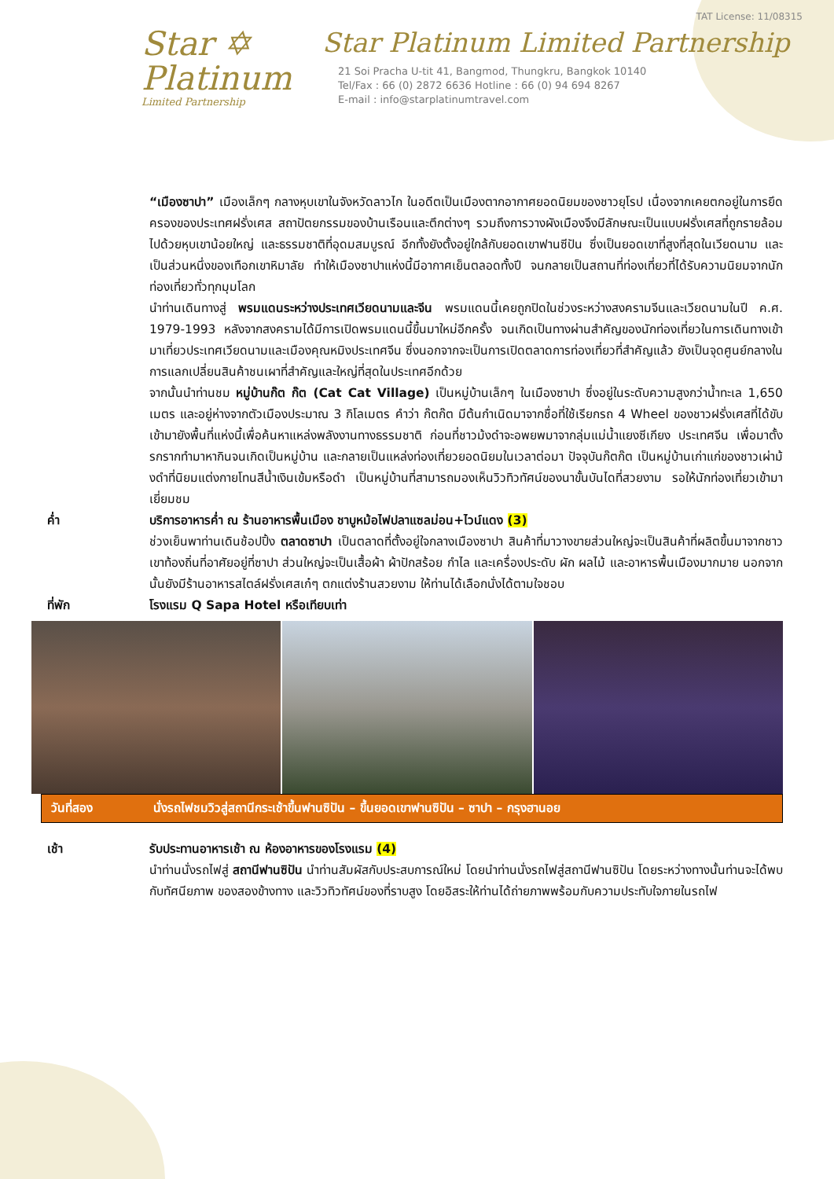Star ✡
Platinum
Limited Partnership
TAT License: 11/08315
Star Platinum Limited Partnership
21 Soi Pracha U-tit 41, Bangmod, Thungkru, Bangkok 10140
Tel/Fax : 66 (0) 2872 6636 Hotline : 66 (0) 94 694 8267
E-mail : info@starplatinumtravel.com
“เมืองซาปา” เมืองเล็กๆ กลางหุบเขาในจังหวัดลาวไก ในอดีตเป็นเมืองตากอากาศยอดนิยมของชาวยุโรป เนื่องจากเคยตกอยู่ในการยึดครองของประเทศฝรั่งเศส สถาปัตยกรรมของบ้านเรือนและตึกต่างๆ รวมถึงการวางผังเมืองจึงมีลักษณะเป็นแบบฝรั่งเศสที่ถูกรายล้อมไปด้วยหุบเขาน้อยใหญ่ และธรรมชาติที่อุดมสมบูรณ์ อีกทั้งยังตั้งอยู่ใกล้กับยอดเขาฟานซีปัน ซึ่งเป็นยอดเขาที่สูงที่สุดในเวียดนาม และเป็นส่วนหนึ่งของเทือกเขาหิมาลัย ทำให้เมืองซาปาแห่งนี้มีอากาศเย็นตลอดทั้งปี จนกลายเป็นสถานที่ท่องเที่ยวที่ได้รับความนิยมจากนักท่องเที่ยวทั่วทุกมุมโลก
นำท่านเดินทางสู่ พรมแดนระหว่างประเทศเวียดนามและจีน พรมแดนนี้เคยถูกปิดในช่วงระหว่างสงครามจีนและเวียดนามในปี ค.ศ. 1979-1993 หลังจากสงครามได้มีการเปิดพรมแดนนี้ขึ้นมาใหม่อีกครั้ง จนเกิดเป็นทางผ่านสำคัญของนักท่องเที่ยวในการเดินทางเข้ามาเที่ยวประเทศเวียดนามและเมืองคุณหมิงประเทศจีน ซึ่งนอกจากจะเป็นการเปิดตลาดการท่องเที่ยวที่สำคัญแล้ว ยังเป็นจุดศูนย์กลางในการแลกเปลี่ยนสินค้าชนเผาที่สำคัญและใหญ่ที่สุดในประเทศอีกด้วย
จากนั้นนำท่านชม หมู่บ้านก๊ต ก๊ต (Cat Cat Village) เป็นหมู่บ้านเล็กๆ ในเมืองซาปา ซึ่งอยู่ในระดับความสูงกว่าน้ำทะเล 1,650 เมตร และอยู่ห่างจากตัวเมืองประมาณ 3 กิโลเมตร คำว่า ก๊ตก๊ต มีต้นกำเนิดมาจากชื่อที่ใช้เรียกรถ 4 Wheel ของชาวฝรั่งเศสที่ได้ขับเข้ามายังพื้นที่แห่งนี้เพื่อค้นหาแหล่งพลังงานทางธรรมชาติ ก่อนที่ชาวม้งดำจะอพยพมาจากลุ่มแม่น้ำแยงซีเกียง ประเทศจีน เพื่อมาตั้งรกรากทำมาหากินจนเกิดเป็นหมู่บ้าน และกลายเป็นแหล่งท่องเที่ยวยอดนิยมในเวลาต่อมา ปัจจุบันก๊ตก๊ต เป็นหมู่บ้านเก่าแก่ของชาวเผ่าม้งดำที่นิยมแต่งกายโทนสีน้ำเงินเข้มหรือดำ เป็นหมู่บ้านที่สามารถมองเห็นวิวทิวทัศน์ของนาขั้นบันไดที่สวยงาม รอให้นักท่องเที่ยวเข้ามาเยี่ยมชม
ค่ำ บริการอาหารค่ำ ณ ร้านอาหารพื้นเมือง ชาบูหม้อไฟปลาแซลม่อน+ไวน์แดง (3)
ช่วงเย็นพาท่านเดินช้อปปิ้ง ตลาดซาปา เป็นตลาดที่ตั้งอยู่ใจกลางเมืองซาปา สินค้าที่มาวางขายส่วนใหญ่จะเป็นสินค้าที่ผลิตขึ้นมาจากชาวเขาท้องถิ่นที่อาศัยอยู่ที่ซาปา ส่วนใหญ่จะเป็นเสื้อผ้า ผ้าปักสร้อย กำไล และเครื่องประดับ ผัก ผลไม้ และอาหารพื้นเมืองมากมาย นอกจากนั้นยังมีร้านอาหารสไตล์ฝรั่งเศสเก๋ๆ ตกแต่งร้านสวยงาม ให้ท่านได้เลือกนั่งได้ตามใจชอบ
ที่พัก โรงแรม Q Sapa Hotel หรือเทียบเท่า
วันที่สอง นั่งรถไฟชมวิวสู่สถานีกระเช้าขึ้นฟานซิปัน – ขึ้นยอดเขาฟานซิปัน – ซาปา – กรุงฮานอย
เช้า รับประทานอาหารเช้า ณ ห้องอาหารของโรงแรม (4)
นำท่านนั่งรถไฟสู่ สถานีฟานซิปัน นำท่านสัมผัสกับประสบการณ์ใหม่ โดยนำท่านนั่งรถไฟสู่สถานีฟานซิปัน โดยระหว่างทางนั้นท่านจะได้พบกับทัศนียภาพ ของสองข้างทาง และวิวทิวทัศน์ของที่ราบสูง โดยอิสระให้ท่านได้ถ่ายภาพพร้อมกับความประทับใจภายในรถไฟ